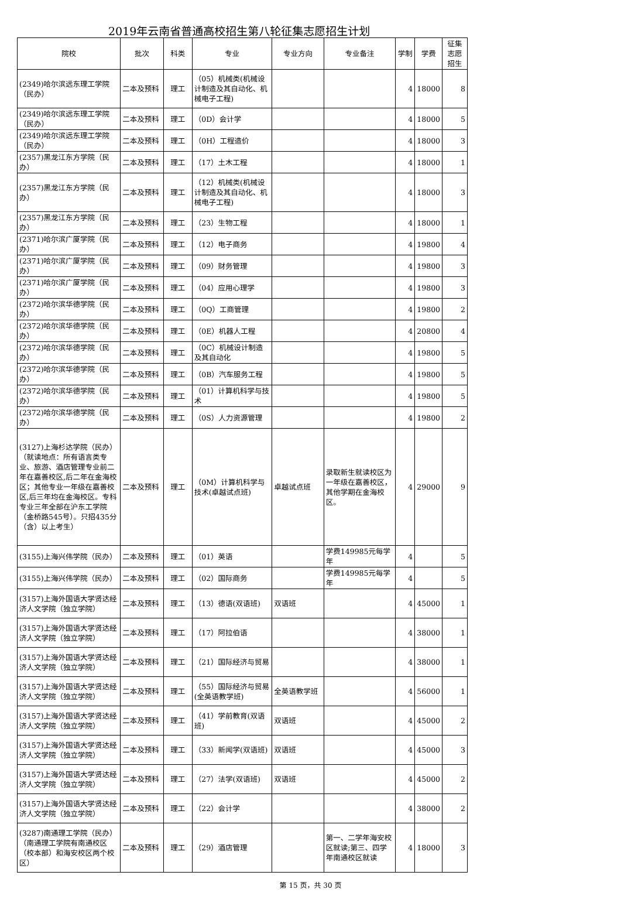2019年云南省普通高校招生第八轮征集志愿招生计划
| 院校 | 批次 | 科类 | 专业 | 专业方向 | 专业备注 | 学制 | 学费 | 征集志愿招生 |
| --- | --- | --- | --- | --- | --- | --- | --- | --- |
| (2349)哈尔滨远东理工学院（民办） | 二本及预科 | 理工 | （05）机械类(机械设计制造及其自动化、机械电子工程) | | | 4 | 18000 | 8 |
| (2349)哈尔滨远东理工学院（民办） | 二本及预科 | 理工 | （0D）会计学 | | | 4 | 18000 | 5 |
| (2349)哈尔滨远东理工学院（民办） | 二本及预科 | 理工 | （0H）工程造价 | | | 4 | 18000 | 3 |
| (2357)黑龙江东方学院（民办） | 二本及预科 | 理工 | （17）土木工程 | | | 4 | 18000 | 1 |
| (2357)黑龙江东方学院（民办） | 二本及预科 | 理工 | （12）机械类(机械设计制造及其自动化、机械电子工程) | | | 4 | 18000 | 3 |
| (2357)黑龙江东方学院（民办） | 二本及预科 | 理工 | （23）生物工程 | | | 4 | 18000 | 1 |
| (2371)哈尔滨广厦学院（民办） | 二本及预科 | 理工 | （12）电子商务 | | | 4 | 19800 | 4 |
| (2371)哈尔滨广厦学院（民办） | 二本及预科 | 理工 | （09）财务管理 | | | 4 | 19800 | 3 |
| (2371)哈尔滨广厦学院（民办） | 二本及预科 | 理工 | （04）应用心理学 | | | 4 | 19800 | 3 |
| (2372)哈尔滨华德学院（民办） | 二本及预科 | 理工 | （0Q）工商管理 | | | 4 | 19800 | 2 |
| (2372)哈尔滨华德学院（民办） | 二本及预科 | 理工 | （0E）机器人工程 | | | 4 | 20800 | 4 |
| (2372)哈尔滨华德学院（民办） | 二本及预科 | 理工 | （0C）机械设计制造及其自动化 | | | 4 | 19800 | 5 |
| (2372)哈尔滨华德学院（民办） | 二本及预科 | 理工 | （0B）汽车服务工程 | | | 4 | 19800 | 5 |
| (2372)哈尔滨华德学院（民办） | 二本及预科 | 理工 | （01）计算机科学与技术 | | | 4 | 19800 | 5 |
| (2372)哈尔滨华德学院（民办） | 二本及预科 | 理工 | （0S）人力资源管理 | | | 4 | 19800 | 2 |
| (3127)上海杉达学院（民办）（就读地点：所有语言类专业、旅游、酒店管理专业前二年在嘉善校区,后二年在金海校区；其他专业一年级在嘉善校区,后三年均在金海校区。专科专业三年全部在沪东工学院（金桥路545号）。只招435分（含）以上考生） | 二本及预科 | 理工 | （0M）计算机科学与技术(卓越试点班) | 卓越试点班 | 录取新生就读校区为一年级在嘉善校区，其他学期在金海校区。 | 4 | 29000 | 9 |
| (3155)上海兴伟学院（民办） | 二本及预科 | 理工 | （01）英语 | | 学费149985元每学年 | 4 | | 5 |
| (3155)上海兴伟学院（民办） | 二本及预科 | 理工 | （02）国际商务 | | 学费149985元每学年 | 4 | | 5 |
| (3157)上海外国语大学贤达经济人文学院（独立学院） | 二本及预科 | 理工 | （13）德语(双语班) | 双语班 | | 4 | 45000 | 1 |
| (3157)上海外国语大学贤达经济人文学院（独立学院） | 二本及预科 | 理工 | （17）阿拉伯语 | | | 4 | 38000 | 1 |
| (3157)上海外国语大学贤达经济人文学院（独立学院） | 二本及预科 | 理工 | （21）国际经济与贸易 | | | 4 | 38000 | 1 |
| (3157)上海外国语大学贤达经济人文学院（独立学院） | 二本及预科 | 理工 | （55）国际经济与贸易(全英语教学班) | 全英语教学班 | | 4 | 56000 | 1 |
| (3157)上海外国语大学贤达经济人文学院（独立学院） | 二本及预科 | 理工 | （41）学前教育(双语班) | 双语班 | | 4 | 45000 | 2 |
| (3157)上海外国语大学贤达经济人文学院（独立学院） | 二本及预科 | 理工 | （33）新闻学(双语班) | 双语班 | | 4 | 45000 | 3 |
| (3157)上海外国语大学贤达经济人文学院（独立学院） | 二本及预科 | 理工 | （27）法学(双语班) | 双语班 | | 4 | 45000 | 2 |
| (3157)上海外国语大学贤达经济人文学院（独立学院） | 二本及预科 | 理工 | （22）会计学 | | | 4 | 38000 | 2 |
| (3287)南通理工学院（民办）（南通理工学院有南通校区（校本部）和海安校区两个校区） | 二本及预科 | 理工 | （29）酒店管理 | | 第一、二学年海安校区就读;第三、四学年南通校区就读 | 4 | 18000 | 3 |
第 15 页，共 30 页